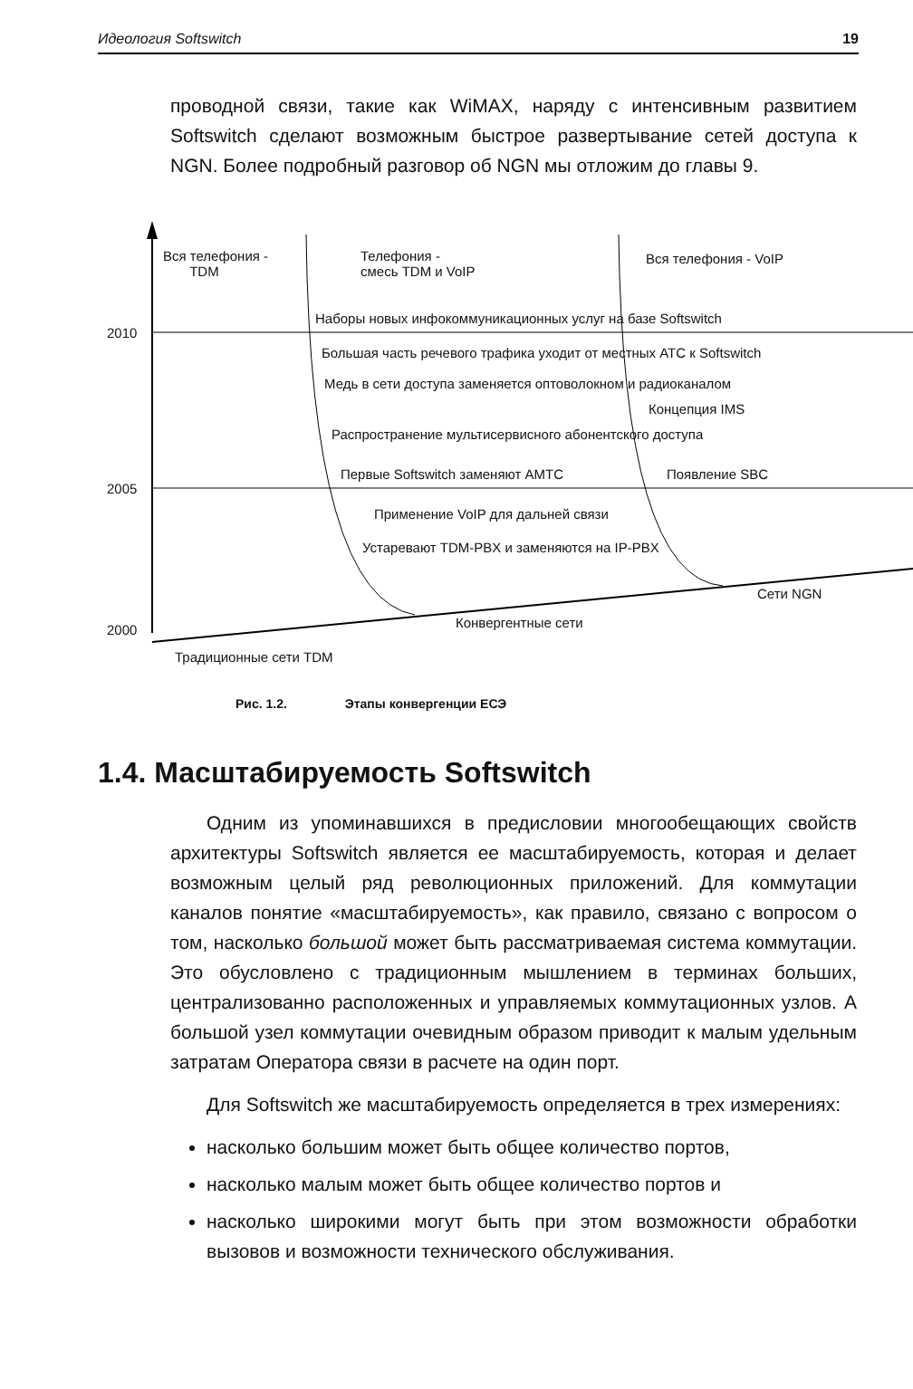Идеология Softswitch 19
проводной связи, такие как WiMAX, наряду с интенсивным развитием Softswitch сделают возможным быстрое развертывание сетей доступа к NGN. Более подробный разговор об NGN мы отложим до главы 9.
Вся телефония -
TDM
Телефония -
смесь TDM и VoIP
Вся телефония - VoIP
Наборы новых инфокоммуникационных услуг на базе Softswitch
2010
Большая часть речевого трафика уходит от местных АТС к Softswitch
Медь в сети доступа заменяется оптоволокном и радиоканалом
Концепция IMS
Распространение мультисервисного абонентского доступа
Первые Softswitch заменяют АМТС Появление SBC
2005
Применение VoIP для дальней связи
Устаревают TDM-PBX и заменяются на IP-PBX
Сети NGN
Конвергентные сети 2000
Традиционные сети TDM
Рис. 1.2. Этапы конвергенции ЕСЭ
1.4. Масштабируемость Softswitch
Одним из упоминавшихся в предисловии многообещающих свойств архитектуры Softswitch является ее масштабируемость, которая и делает возможным целый ряд революционных приложений. Для коммутации каналов понятие «масштабируемость», как правило, связано с вопросом о том, насколько большой может быть рассматриваемая система коммутации. Это обусловлено с традиционным мышлением в терминах больших, централизованно расположенных и управляемых коммутационных узлов. А большой узел коммутации очевидным образом приводит к малым удельным затратам Оператора связи в расчете на один порт.
Для Softswitch же масштабируемость определяется в трех измерениях:
насколько большим может быть общее количество портов,
насколько малым может быть общее количество портов и
насколько широкими могут быть при этом возможности обработки вызовов и возможности технического обслуживания.